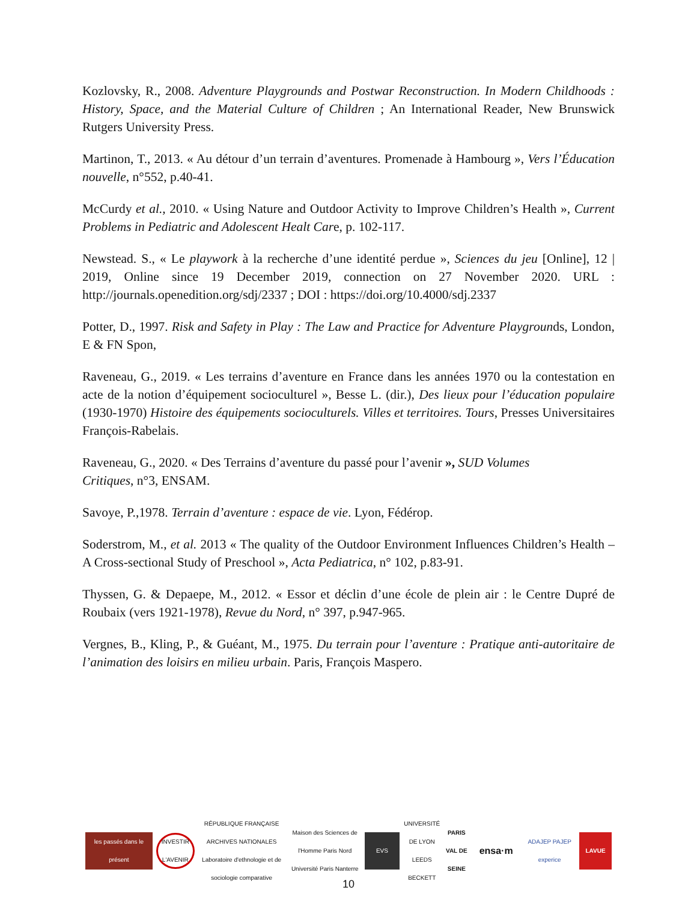Kozlovsky, R., 2008. Adventure Playgrounds and Postwar Reconstruction. In Modern Childhoods : History, Space, and the Material Culture of Children ; An International Reader, New Brunswick Rutgers University Press.
Martinon, T., 2013. « Au détour d’un terrain d’aventures. Promenade à Hambourg », Vers l’Éducation nouvelle, n°552, p.40-41.
McCurdy et al., 2010. « Using Nature and Outdoor Activity to Improve Children’s Health », Current Problems in Pediatric and Adolescent Healt Care, p. 102-117.
Newstead. S., « Le playwork à la recherche d’une identité perdue », Sciences du jeu [Online], 12 | 2019, Online since 19 December 2019, connection on 27 November 2020. URL : http://journals.openedition.org/sdj/2337 ; DOI : https://doi.org/10.4000/sdj.2337
Potter, D., 1997. Risk and Safety in Play : The Law and Practice for Adventure Playgrounds, London, E & FN Spon,
Raveneau, G., 2019. « Les terrains d’aventure en France dans les années 1970 ou la contestation en acte de la notion d’équipement socioculturel », Besse L. (dir.), Des lieux pour l’éducation populaire (1930-1970) Histoire des équipements socioculturels. Villes et territoires. Tours, Presses Universitaires François-Rabelais.
Raveneau, G., 2020. « Des Terrains d’aventure du passé pour l’avenir », SUD Volumes
Critiques, n°3, ENSAM.
Savoye, P.,1978. Terrain d’aventure : espace de vie. Lyon, Fédérop.
Soderstrom, M., et al. 2013 « The quality of the Outdoor Environment Influences Children’s Health – A Cross-sectional Study of Preschool », Acta Pediatrica, n° 102, p.83-91.
Thyssen, G. & Depaepe, M., 2012. « Essor et déclin d’une école de plein air : le Centre Dupré de Roubaix (vers 1921-1978), Revue du Nord, n° 397, p.947-965.
Vergnes, B., Kling, P., & Guéant, M., 1975. Du terrain pour l’aventure : Pratique anti-autoritaire de l’animation des loisirs en milieu urbain. Paris, François Maspero.
les passés dans le présent
INVESTIR L'AVENIR
RÉPUBLIQUE FRANÇAISE ARCHIVES NATIONALES Laboratoire d'ethnologie et de sociologie comparative
Maison des Sciences de l'Homme Paris Nord Université Paris Nanterre
EVS
UNIVERSITÉ DE LYON LEEDS BECKETT
PARIS VAL DE SEINE
ensa·m
ADAJEP PAJEP experice
LAVUE
10